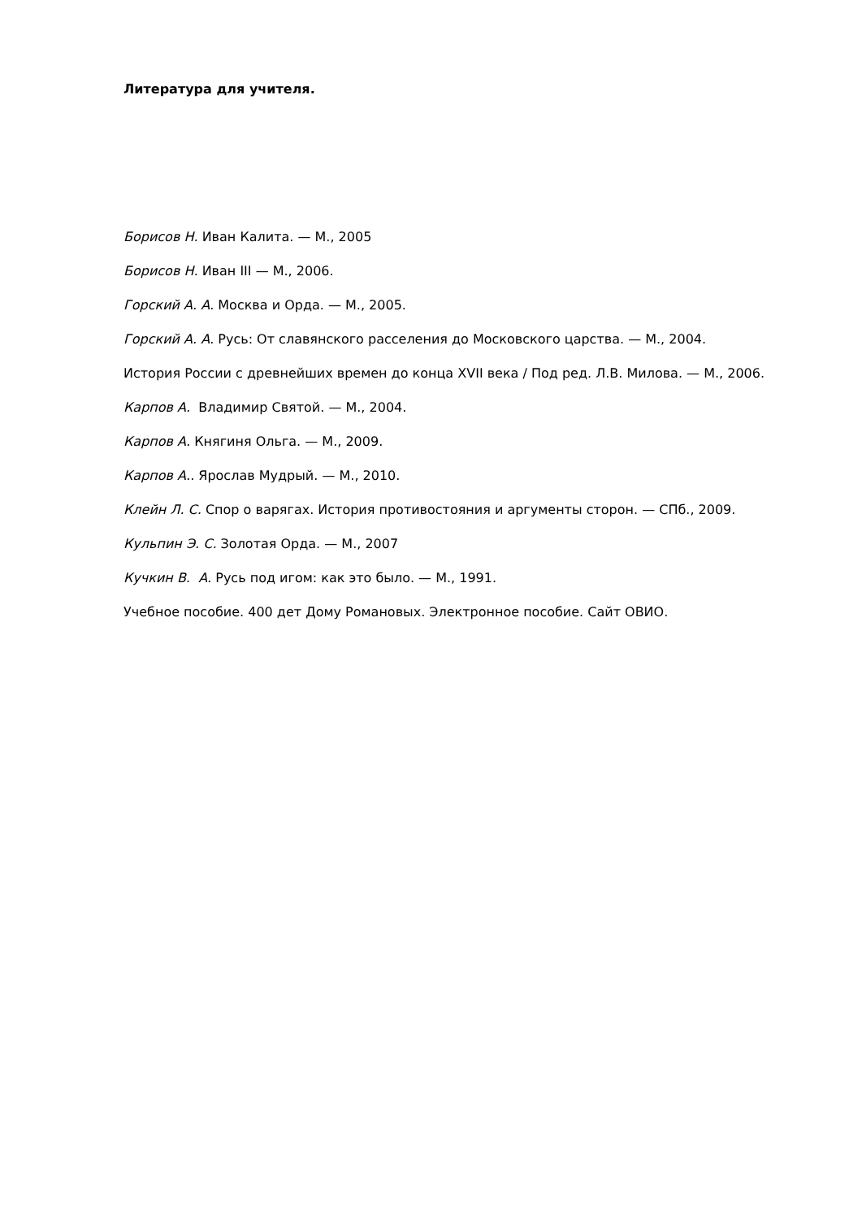Литература для учителя.
Борисов Н. Иван Калита. — М., 2005
Борисов Н. Иван III — М., 2006.
Горский А. А. Москва и Орда. — М., 2005.
Горский А. А. Русь: От славянского расселения до Московского царства. — М., 2004.
История России с древнейших времен до конца XVII века / Под ред. Л.В. Милова. — М., 2006.
Карпов А. Владимир Святой. — М., 2004.
Карпов А. Княгиня Ольга. — М., 2009.
Карпов А.. Ярослав Мудрый. — М., 2010.
Клейн Л. С. Спор о варягах. История противостояния и аргументы сторон. — СПб., 2009.
Кульпин Э. С. Золотая Орда. — М., 2007
Кучкин В. А. Русь под игом: как это было. — М., 1991.
Учебное пособие. 400 дет Дому Романовых. Электронное пособие. Сайт ОВИО.